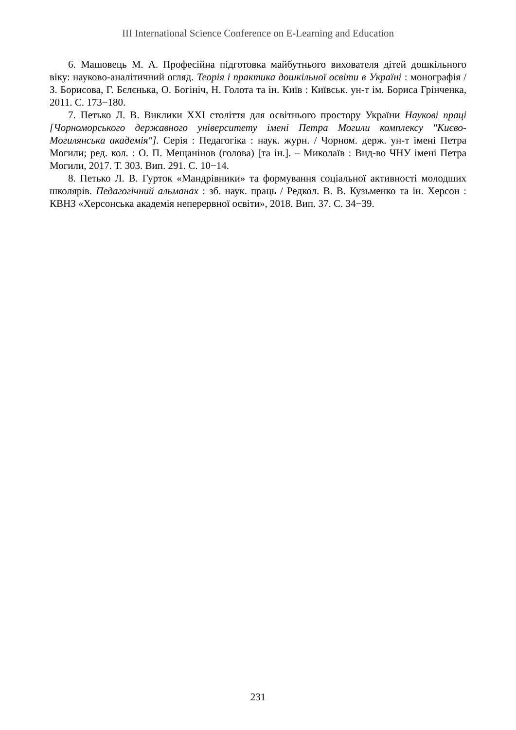III International Science Conference on E-Learning and Education
6. Машовець М. А. Професійна підготовка майбутнього вихователя дітей дошкільного віку: науково-аналітичний огляд. Теорія і практика дошкільної освіти в Україні : монографія / З. Борисова, Г. Бєлєнька, О. Богініч, Н. Голота та ін. Київ : Київськ. ун-т ім. Бориса Грінченка, 2011. С. 173−180.
7. Петько Л. В. Виклики XXI століття для освітнього простору України Наукові праці [Чорноморського державного університету імені Петра Могили комплексу "Києво-Могилянська академія"]. Серія : Педагогіка : наук. журн. / Чорном. держ. ун-т імені Петра Могили; ред. кол. : О. П. Мещанінов (голова) [та ін.]. – Миколаїв : Вид-во ЧНУ імені Петра Могили, 2017. Т. 303. Вип. 291. С. 10−14.
8. Петько Л. В. Гурток «Мандрівники» та формування соціальної активності молодших школярів. Педагогічний альманах : зб. наук. праць / Редкол. В. В. Кузьменко та ін. Херсон : КВНЗ «Херсонська академія неперервної освіти», 2018. Вип. 37. С. 34−39.
231